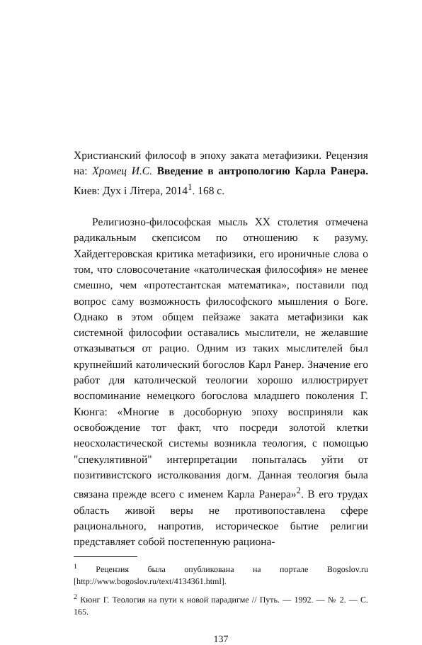Христианский философ в эпоху заката метафизики. Рецензия на: Хромец И.С. Введение в антропологию Карла Ранера. Киев: Дух і Літера, 2014<sup>1</sup>. 168 с.
Религиозно-философская мысль XX столетия отмечена радикальным скепсисом по отношению к разуму. Хайдеггеровская критика метафизики, его ироничные слова о том, что словосочетание «католическая философия» не менее смешно, чем «протестантская математика», поставили под вопрос саму возможность философского мышления о Боге. Однако в этом общем пейзаже заката метафизики как системной философии оставались мыслители, не желавшие отказываться от рацио. Одним из таких мыслителей был крупнейший католический богослов Карл Ранер. Значение его работ для католической теологии хорошо иллюстрирует воспоминание немецкого богослова младшего поколения Г. Кюнга: «Многие в дособорную эпоху восприняли как освобождение тот факт, что посреди золотой клетки неосхоластической системы возникла теология, с помощью "спекулятивной" интерпретации попыталась уйти от позитивистского истолкования догм. Данная теология была связана прежде всего с именем Карла Ранера»<sup>2</sup>. В его трудах область живой веры не противопоставлена сфере рационального, напротив, историческое бытие религии представляет собой постепенную рациона-
<sup>1</sup> Рецензия была опубликована на портале Bogoslov.ru [http://www.bogoslov.ru/text/4134361.html].
<sup>2</sup> Кюнг Г. Теология на пути к новой парадигме // Путь. — 1992. — № 2. — С. 165.
137